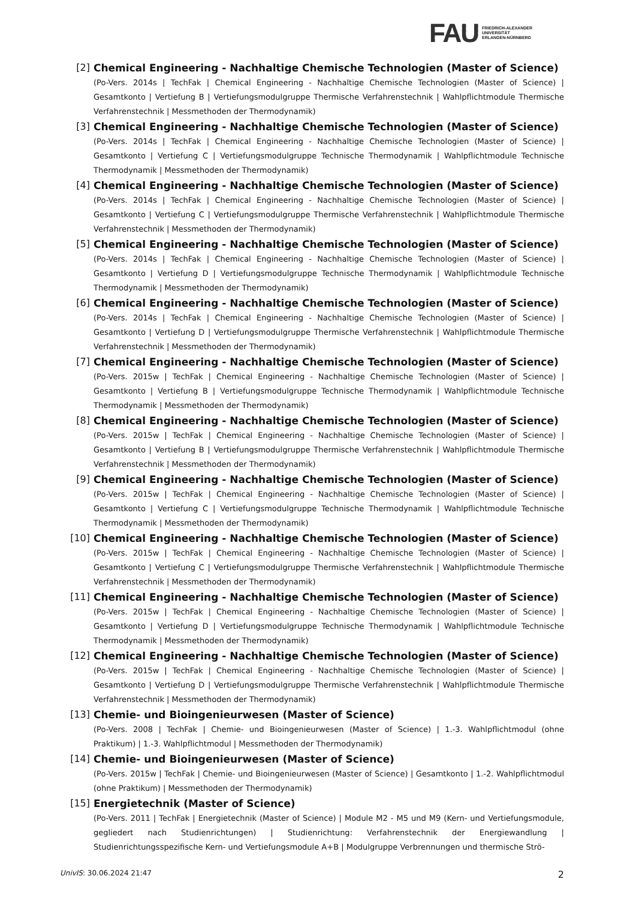FAU
FRIEDRICH-ALEXANDER
UNIVERSITÄT
ERLANGEN-NÜRNBERG
[2] Chemical Engineering - Nachhaltige Chemische Technologien (Master of Science)
(Po-Vers. 2014s | TechFak | Chemical Engineering - Nachhaltige Chemische Technologien (Master of Science) | Gesamtkonto | Vertiefung B | Vertiefungsmodulgruppe Thermische Verfahrenstechnik | Wahlpflichtmodule Thermische Verfahrenstechnik | Messmethoden der Thermodynamik)
[3] Chemical Engineering - Nachhaltige Chemische Technologien (Master of Science)
(Po-Vers. 2014s | TechFak | Chemical Engineering - Nachhaltige Chemische Technologien (Master of Science) | Gesamtkonto | Vertiefung C | Vertiefungsmodulgruppe Technische Thermodynamik | Wahlpflichtmodule Technische Thermodynamik | Messmethoden der Thermodynamik)
[4] Chemical Engineering - Nachhaltige Chemische Technologien (Master of Science)
(Po-Vers. 2014s | TechFak | Chemical Engineering - Nachhaltige Chemische Technologien (Master of Science) | Gesamtkonto | Vertiefung C | Vertiefungsmodulgruppe Thermische Verfahrenstechnik | Wahlpflichtmodule Thermische Verfahrenstechnik | Messmethoden der Thermodynamik)
[5] Chemical Engineering - Nachhaltige Chemische Technologien (Master of Science)
(Po-Vers. 2014s | TechFak | Chemical Engineering - Nachhaltige Chemische Technologien (Master of Science) | Gesamtkonto | Vertiefung D | Vertiefungsmodulgruppe Technische Thermodynamik | Wahlpflichtmodule Technische Thermodynamik | Messmethoden der Thermodynamik)
[6] Chemical Engineering - Nachhaltige Chemische Technologien (Master of Science)
(Po-Vers. 2014s | TechFak | Chemical Engineering - Nachhaltige Chemische Technologien (Master of Science) | Gesamtkonto | Vertiefung D | Vertiefungsmodulgruppe Thermische Verfahrenstechnik | Wahlpflichtmodule Thermische Verfahrenstechnik | Messmethoden der Thermodynamik)
[7] Chemical Engineering - Nachhaltige Chemische Technologien (Master of Science)
(Po-Vers. 2015w | TechFak | Chemical Engineering - Nachhaltige Chemische Technologien (Master of Science) | Gesamtkonto | Vertiefung B | Vertiefungsmodulgruppe Technische Thermodynamik | Wahlpflichtmodule Technische Thermodynamik | Messmethoden der Thermodynamik)
[8] Chemical Engineering - Nachhaltige Chemische Technologien (Master of Science)
(Po-Vers. 2015w | TechFak | Chemical Engineering - Nachhaltige Chemische Technologien (Master of Science) | Gesamtkonto | Vertiefung B | Vertiefungsmodulgruppe Thermische Verfahrenstechnik | Wahlpflichtmodule Thermische Verfahrenstechnik | Messmethoden der Thermodynamik)
[9] Chemical Engineering - Nachhaltige Chemische Technologien (Master of Science)
(Po-Vers. 2015w | TechFak | Chemical Engineering - Nachhaltige Chemische Technologien (Master of Science) | Gesamtkonto | Vertiefung C | Vertiefungsmodulgruppe Technische Thermodynamik | Wahlpflichtmodule Technische Thermodynamik | Messmethoden der Thermodynamik)
[10] Chemical Engineering - Nachhaltige Chemische Technologien (Master of Science)
(Po-Vers. 2015w | TechFak | Chemical Engineering - Nachhaltige Chemische Technologien (Master of Science) | Gesamtkonto | Vertiefung C | Vertiefungsmodulgruppe Thermische Verfahrenstechnik | Wahlpflichtmodule Thermische Verfahrenstechnik | Messmethoden der Thermodynamik)
[11] Chemical Engineering - Nachhaltige Chemische Technologien (Master of Science)
(Po-Vers. 2015w | TechFak | Chemical Engineering - Nachhaltige Chemische Technologien (Master of Science) | Gesamtkonto | Vertiefung D | Vertiefungsmodulgruppe Technische Thermodynamik | Wahlpflichtmodule Technische Thermodynamik | Messmethoden der Thermodynamik)
[12] Chemical Engineering - Nachhaltige Chemische Technologien (Master of Science)
(Po-Vers. 2015w | TechFak | Chemical Engineering - Nachhaltige Chemische Technologien (Master of Science) | Gesamtkonto | Vertiefung D | Vertiefungsmodulgruppe Thermische Verfahrenstechnik | Wahlpflichtmodule Thermische Verfahrenstechnik | Messmethoden der Thermodynamik)
[13] Chemie- und Bioingenieurwesen (Master of Science)
(Po-Vers. 2008 | TechFak | Chemie- und Bioingenieurwesen (Master of Science) | 1.-3. Wahlpflichtmodul (ohne Praktikum) | 1.-3. Wahlpflichtmodul | Messmethoden der Thermodynamik)
[14] Chemie- und Bioingenieurwesen (Master of Science)
(Po-Vers. 2015w | TechFak | Chemie- und Bioingenieurwesen (Master of Science) | Gesamtkonto | 1.-2. Wahlpflichtmodul (ohne Praktikum) | Messmethoden der Thermodynamik)
[15] Energietechnik (Master of Science)
(Po-Vers. 2011 | TechFak | Energietechnik (Master of Science) | Module M2 - M5 und M9 (Kern- und Vertiefungsmodule, gegliedert nach Studienrichtungen) | Studienrichtung: Verfahrenstechnik der Energiewandlung | Studienrichtungsspezifische Kern- und Vertiefungsmodule A+B | Modulgruppe Verbrennungen und thermische Strö-
UnivIS: 30.06.2024 21:47 2